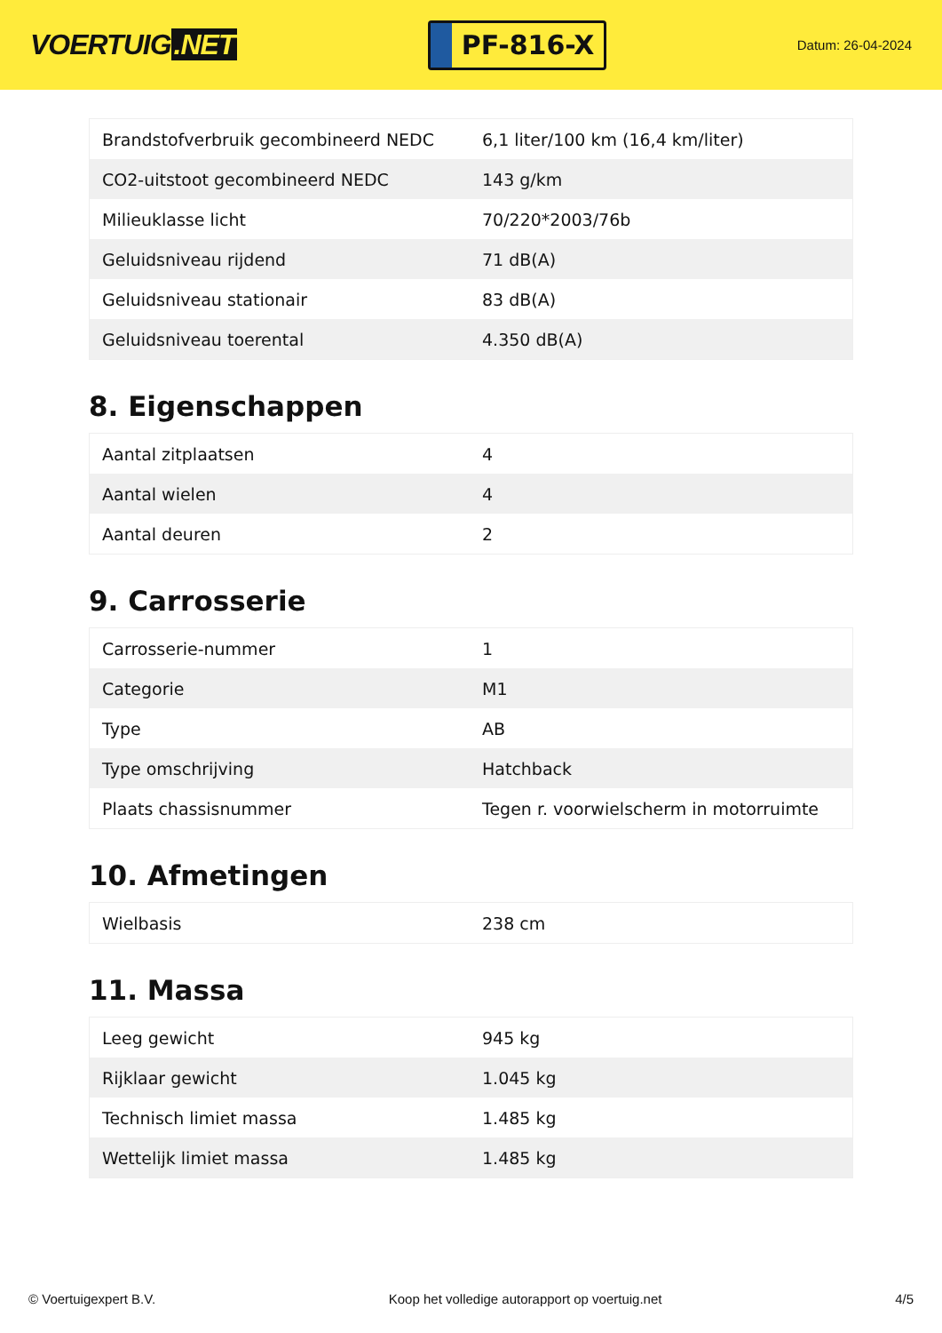VOERTUIG.NET
PF-816-X
Datum: 26-04-2024
| Brandstofverbruik gecombineerd NEDC | 6,1 liter/100 km (16,4 km/liter) |
| CO2-uitstoot gecombineerd NEDC | 143 g/km |
| Milieuklasse licht | 70/220*2003/76b |
| Geluidsniveau rijdend | 71 dB(A) |
| Geluidsniveau stationair | 83 dB(A) |
| Geluidsniveau toerental | 4.350 dB(A) |
8. Eigenschappen
| Aantal zitplaatsen | 4 |
| Aantal wielen | 4 |
| Aantal deuren | 2 |
9. Carrosserie
| Carrosserie-nummer | 1 |
| Categorie | M1 |
| Type | AB |
| Type omschrijving | Hatchback |
| Plaats chassisnummer | Tegen r. voorwielscherm in motorruimte |
10. Afmetingen
| Wielbasis | 238 cm |
11. Massa
| Leeg gewicht | 945 kg |
| Rijklaar gewicht | 1.045 kg |
| Technisch limiet massa | 1.485 kg |
| Wettelijk limiet massa | 1.485 kg |
© Voertuigexpert B.V. Koop het volledige autorapport op voertuig.net 4/5